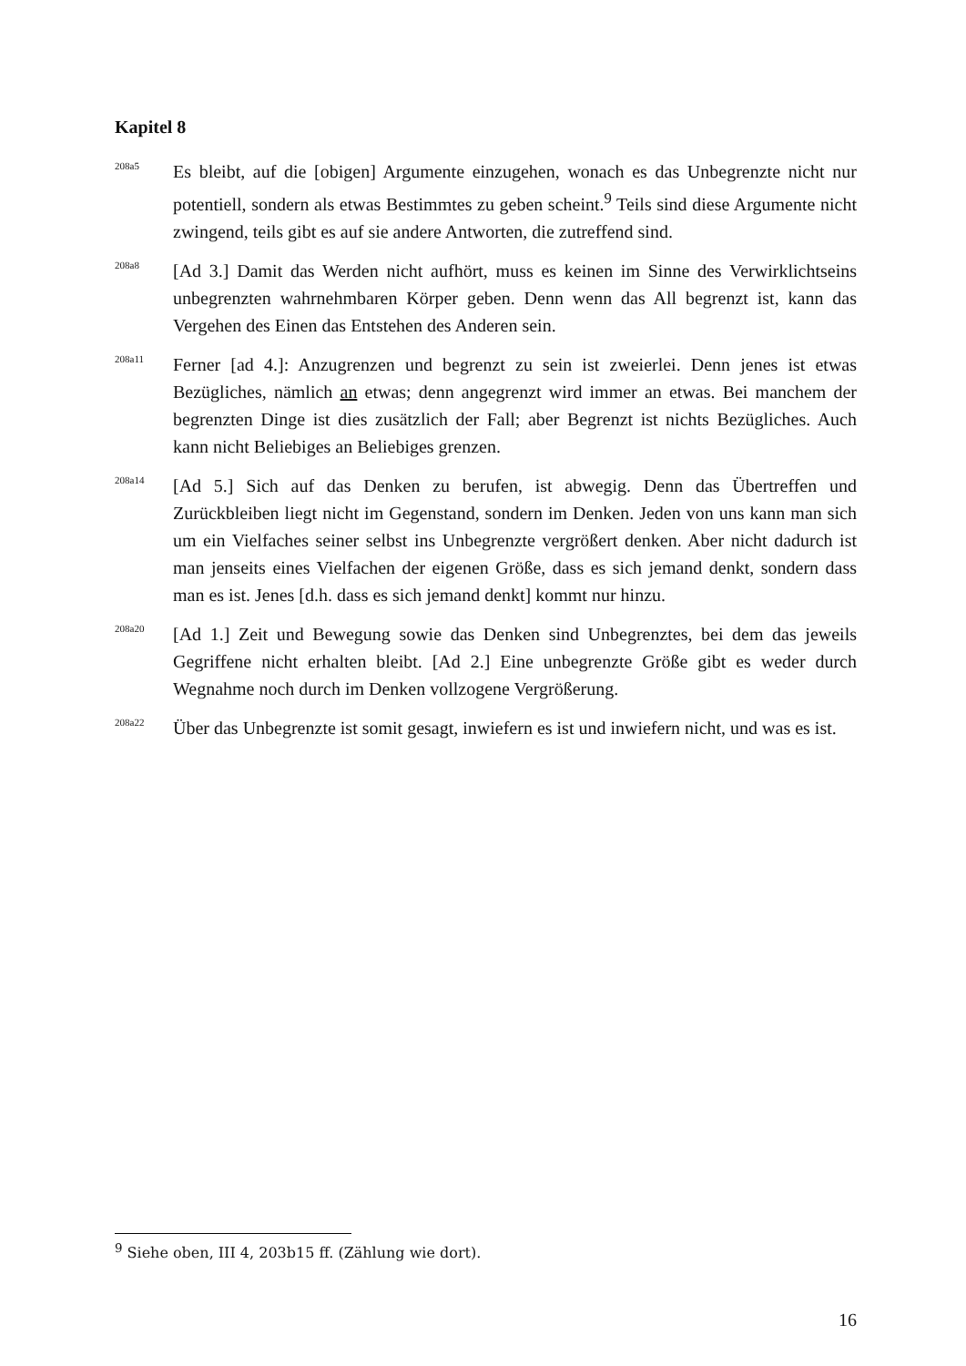Kapitel 8
208a5
Es bleibt, auf die [obigen] Argumente einzugehen, wonach es das Unbegrenzte nicht nur potentiell, sondern als etwas Bestimmtes zu geben scheint.<sup>9</sup> Teils sind diese Argumente nicht zwingend, teils gibt es auf sie andere Antworten, die zutreffend sind.
208a8
[Ad 3.] Damit das Werden nicht aufhört, muss es keinen im Sinne des Verwirklichtseins unbegrenzten wahrnehmbaren Körper geben. Denn wenn das All begrenzt ist, kann das Vergehen des Einen das Entstehen des Anderen sein.
208a11
Ferner [ad 4.]: Anzugrenzen und begrenzt zu sein ist zweierlei. Denn jenes ist etwas Bezügliches, nämlich an etwas; denn angegrenzt wird immer an etwas. Bei manchem der begrenzten Dinge ist dies zusätzlich der Fall; aber Begrenzt ist nichts Bezügliches. Auch kann nicht Beliebiges an Beliebiges grenzen.
208a14
[Ad 5.] Sich auf das Denken zu berufen, ist abwegig. Denn das Übertreffen und Zurückbleiben liegt nicht im Gegenstand, sondern im Denken. Jeden von uns kann man sich um ein Vielfaches seiner selbst ins Unbegrenzte vergrößert denken. Aber nicht dadurch ist man jenseits eines Vielfachen der eigenen Größe, dass es sich jemand denkt, sondern dass man es ist. Jenes [d.h. dass es sich jemand denkt] kommt nur hinzu.
208a20
[Ad 1.] Zeit und Bewegung sowie das Denken sind Unbegrenztes, bei dem das jeweils Gegriffene nicht erhalten bleibt. [Ad 2.] Eine unbegrenzte Größe gibt es weder durch Wegnahme noch durch im Denken vollzogene Vergrößerung.
208a22
Über das Unbegrenzte ist somit gesagt, inwiefern es ist und inwiefern nicht, und was es ist.
<sup>9</sup> Siehe oben, III 4, 203b15 ff. (Zählung wie dort).
16